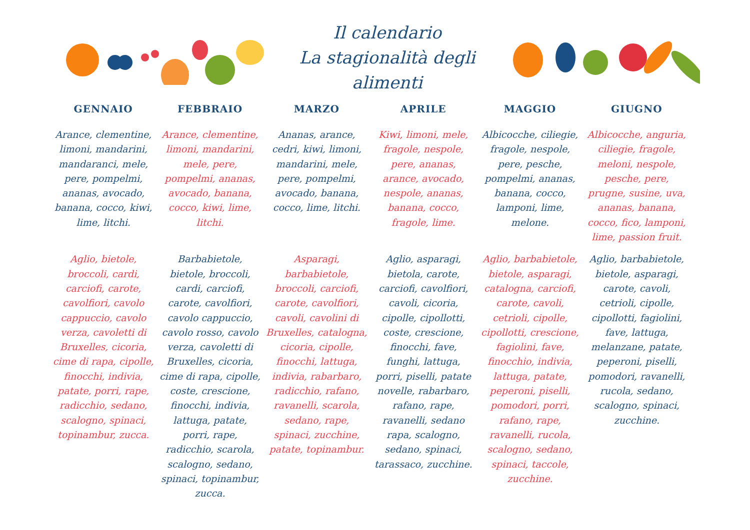Il calendario
La stagionalità degli alimenti
| GENNAIO | FEBBRAIO | MARZO | APRILE | MAGGIO | GIUGNO |
| --- | --- | --- | --- | --- | --- |
| Arance, clementine, limoni, mandarini, mandaranci, mele, pere, pompelmi, ananas, avocado, banana, cocco, kiwi, lime, litchi. | Arance, clementine, limoni, mandarini, mele, pere, pompelmi, ananas, avocado, banana, cocco, kiwi, lime, litchi. | Ananas, arance, cedri, kiwi, limoni, mandarini, mele, pere, pompelmi, avocado, banana, cocco, lime, litchi. | Kiwi, limoni, mele, fragole, nespole, pere, ananas, arance, avocado, nespole, ananas, banana, cocco, fragole, lime. | Albicocche, ciliegie, fragole, nespole, pere, pesche, pompelmi, ananas, banana, cocco, lamponi, lime, melone. | Albicocche, anguria, ciliegie, fragole, meloni, nespole, pesche, pere, prugne, susine, uva, ananas, banana, cocco, fico, lamponi, lime, passion fruit. |
| Aglio, bietole, broccoli, cardi, carciofi, carote, cavolfiori, cavolo cappuccio, cavolo verza, cavoletti di Bruxelles, cicoria, cime di rapa, cipolle, finocchi, indivia, patate, porri, rape, radicchio, sedano, scalogno, spinaci, topinambur, zucca. | Barbabietole, bietole, broccoli, cardi, carciofi, carote, cavolfiori, cavolo cappuccio, cavolo rosso, cavolo verza, cavoletti di Bruxelles, cicoria, cime di rapa, cipolle, coste, crescione, finocchi, indivia, lattuga, patate, porri, rape, radicchio, scarola, scalogno, sedano, spinaci, topinambur, zucca. | Asparagi, barbabietole, broccoli, carciofi, carote, cavolfiori, cavoli, cavolini di Bruxelles, catalogna, cicoria, cipolle, finocchi, lattuga, indivia, rabarbaro, radicchio, rafano, ravanelli, scarola, sedano, rape, spinaci, zucchine, patate, topinambur. | Aglio, asparagi, bietola, carote, carciofi, cavolfiori, cavoli, cicoria, cipolle, cipollotti, coste, crescione, finocchi, fave, funghi, lattuga, porri, piselli, patate novelle, rabarbaro, rafano, rape, ravanelli, sedano rapa, scalogno, sedano, spinaci, tarassaco, zucchine. | Aglio, barbabietole, bietole, asparagi, catalogna, carciofi, carote, cavoli, cetrioli, cipolle, cipollotti, crescione, fagiolini, fave, finocchio, indivia, lattuga, patate, peperoni, piselli, pomodori, porri, rafano, rape, ravanelli, rucola, scalogno, sedano, spinaci, taccole, zucchine. | Aglio, barbabietole, bietole, asparagi, carote, cavoli, cetrioli, cipolle, cipollotti, fagiolini, fave, lattuga, melanzane, patate, peperoni, piselli, pomodori, ravanelli, rucola, sedano, scalogno, spinaci, zucchine. |